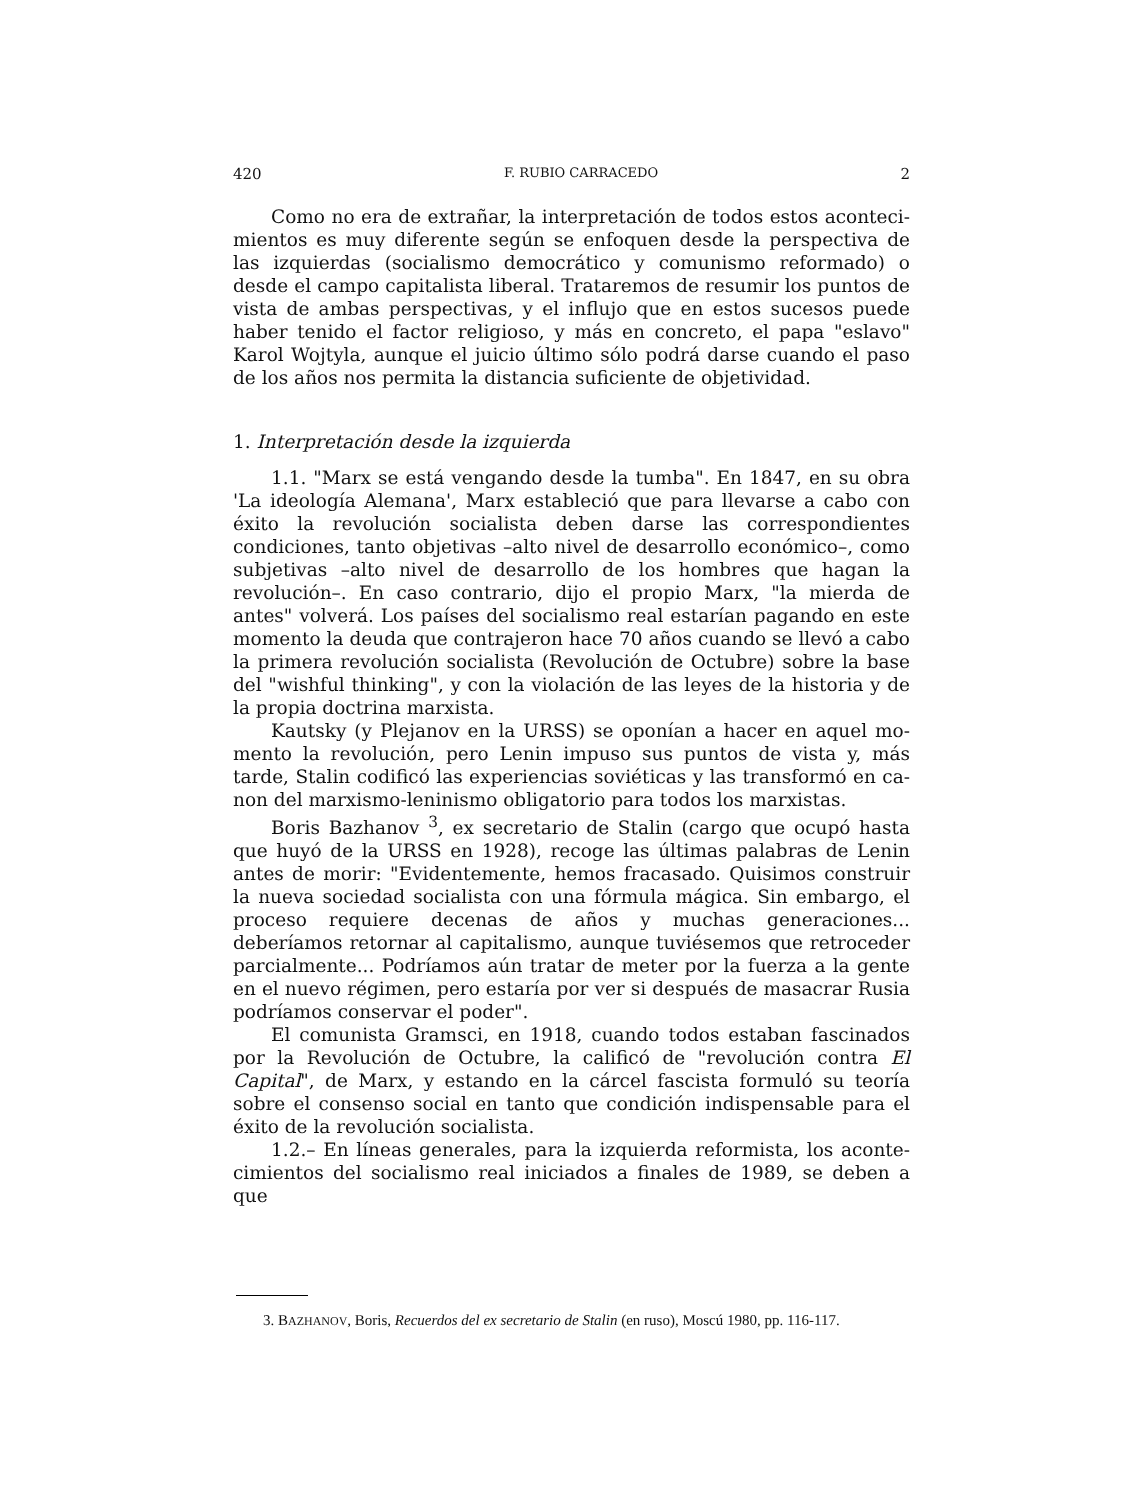420 F. RUBIO CARRACEDO 2
Como no era de extrañar, la interpretación de todos estos aconteci­mientos es muy diferente según se enfoquen desde la perspectiva de las izquierdas (socialismo democrático y comunismo reformado) o desde el campo capitalista liberal. Trataremos de resumir los puntos de vista de ambas perspectivas, y el influjo que en estos sucesos puede haber tenido el factor religioso, y más en concreto, el papa "eslavo" Karol Wojtyla, aunque el juicio último sólo podrá darse cuando el paso de los años nos permita la distancia suficiente de objetividad.
1. Interpretación desde la izquierda
1.1. "Marx se está vengando desde la tumba". En 1847, en su obra 'La ideología Alemana', Marx estableció que para llevarse a cabo con éxito la revolución socialista deben darse las correspondientes condiciones, tanto objetivas –alto nivel de desarrollo económico–, como subjetivas –alto nivel de desarrollo de los hombres que hagan la revolución–. En caso contrario, dijo el propio Marx, "la mierda de antes" volverá. Los países del socialismo real estarían pagando en este momento la deuda que contrajeron hace 70 años cuando se llevó a cabo la primera revolu­ción socialista (Revolución de Octubre) sobre la base del "wishful thin­king", y con la violación de las leyes de la historia y de la propia doctrina marxista.
Kautsky (y Plejanov en la URSS) se oponían a hacer en aquel mo­mento la revolución, pero Lenin impuso sus puntos de vista y, más tarde, Stalin codificó las experiencias soviéticas y las transformó en ca­non del marxismo-leninismo obligatorio para todos los marxistas.
Boris Bazhanov <sup>3</sup>, ex secretario de Stalin (cargo que ocupó hasta que huyó de la URSS en 1928), recoge las últimas palabras de Lenin antes de morir: "Evidentemente, hemos fracasado. Quisimos construir la nueva sociedad socialista con una fórmula mágica. Sin embargo, el proceso re­quiere decenas de años y muchas generaciones... deberíamos retornar al capitalismo, aunque tuviésemos que retroceder parcialmente... Podría­mos aún tratar de meter por la fuerza a la gente en el nuevo régimen, pero estaría por ver si después de masacrar Rusia podríamos conservar el poder".
El comunista Gramsci, en 1918, cuando todos estaban fascinados por la Revolución de Octubre, la calificó de "revolución contra El Capital", de Marx, y estando en la cárcel fascista formuló su teoría sobre el consenso social en tanto que condición indispensable para el éxito de la revolución socialista.
1.2.– En líneas generales, para la izquierda reformista, los aconte­cimientos del socialismo real iniciados a finales de 1989, se deben a que
3. BAZHANOV, Boris, Recuerdos del ex secretario de Stalin (en ruso), Moscú 1980, pp. 116-117.